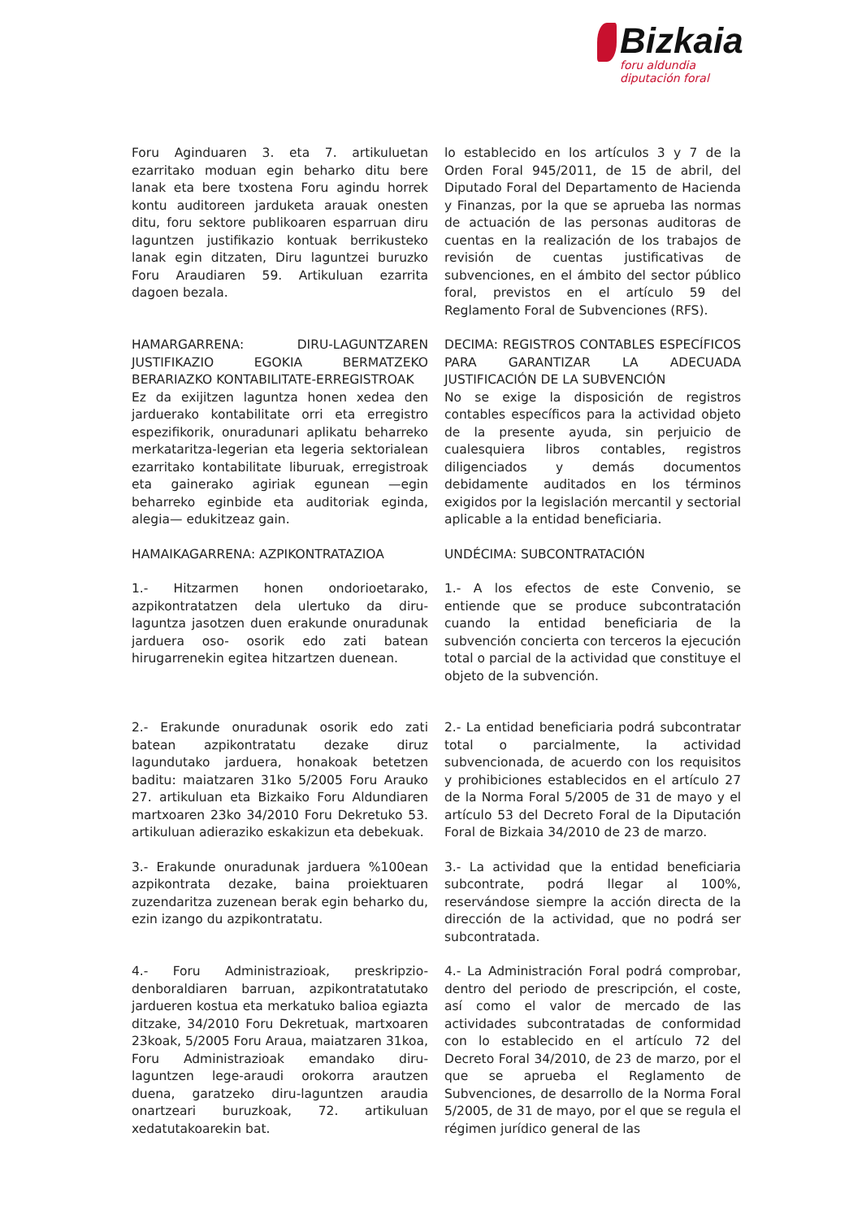Bizkaia
foru aldundia
diputación foral
Foru Aginduaren 3. eta 7. artikuluetan ezarritako moduan egin beharko ditu bere lanak eta bere txostena Foru agindu horrek kontu auditoreen jarduketa arauak onesten ditu, foru sektore publikoaren esparruan diru laguntzen justifikazio kontuak berrikusteko lanak egin ditzaten, Diru laguntzei buruzko Foru Araudiaren 59. Artikuluan ezarrita dagoen bezala.
lo establecido en los artículos 3 y 7 de la Orden Foral 945/2011, de 15 de abril, del Diputado Foral del Departamento de Hacienda y Finanzas, por la que se aprueba las normas de actuación de las personas auditoras de cuentas en la realización de los trabajos de revisión de cuentas justificativas de subvenciones, en el ámbito del sector público foral, previstos en el artículo 59 del Reglamento Foral de Subvenciones (RFS).
HAMARGARRENA: DIRU-LAGUNTZAREN JUSTIFIKAZIO EGOKIA BERMATZEKO BERARIAZKO KONTABILITATE-ERREGISTROAK
Ez da exijitzen laguntza honen xedea den jarduerako kontabilitate orri eta erregistro espezifikorik, onuradunari aplikatu beharreko merkataritza-legerian eta legeria sektorialean ezarritako kontabilitate liburuak, erregistroak eta gainerako agiriak egunean —egin beharreko eginbide eta auditoriak eginda, alegia— edukitzeaz gain.
DECIMA: REGISTROS CONTABLES ESPECÍFICOS PARA GARANTIZAR LA ADECUADA JUSTIFICACIÓN DE LA SUBVENCIÓN
No se exige la disposición de registros contables específicos para la actividad objeto de la presente ayuda, sin perjuicio de cualesquiera libros contables, registros diligenciados y demás documentos debidamente auditados en los términos exigidos por la legislación mercantil y sectorial aplicable a la entidad beneficiaria.
HAMAIKAGARRENA: AZPIKONTRATAZIOA UNDÉCIMA: SUBCONTRATACIÓN
1.- Hitzarmen honen ondorioetarako, azpikontratatzen dela ulertuko da diru-laguntza jasotzen duen erakunde onuradunak jarduera oso- osorik edo zati batean hirugarrenekin egitea hitzartzen duenean.
1.- A los efectos de este Convenio, se entiende que se produce subcontratación cuando la entidad beneficiaria de la subvención concierta con terceros la ejecución total o parcial de la actividad que constituye el objeto de la subvención.
2.- Erakunde onuradunak osorik edo zati batean azpikontratatu dezake diruz lagundutako jarduera, honakoak betetzen baditu: maiatzaren 31ko 5/2005 Foru Arauko 27. artikuluan eta Bizkaiko Foru Aldundiaren martxoaren 23ko 34/2010 Foru Dekretuko 53. artikuluan adieraziko eskakizun eta debekuak.
2.- La entidad beneficiaria podrá subcontratar total o parcialmente, la actividad subvencionada, de acuerdo con los requisitos y prohibiciones establecidos en el artículo 27 de la Norma Foral 5/2005 de 31 de mayo y el artículo 53 del Decreto Foral de la Diputación Foral de Bizkaia 34/2010 de 23 de marzo.
3.- Erakunde onuradunak jarduera %100ean azpikontrata dezake, baina proiektuaren zuzendaritza zuzenean berak egin beharko du, ezin izango du azpikontratatu.
3.- La actividad que la entidad beneficiaria subcontrate, podrá llegar al 100%, reservándose siempre la acción directa de la dirección de la actividad, que no podrá ser subcontratada.
4.- Foru Administrazioak, preskripzio-denboraldiaren barruan, azpikontratatutako jardueren kostua eta merkatuko balioa egiazta ditzake, 34/2010 Foru Dekretuak, martxoaren 23koak, 5/2005 Foru Araua, maiatzaren 31koa, Foru Administrazioak emandako diru-laguntzen lege-araudi orokorra arautzen duena, garatzeko diru-laguntzen araudia onartzeari buruzkoak, 72. artikuluan xedatutakoarekin bat.
4.- La Administración Foral podrá comprobar, dentro del periodo de prescripción, el coste, así como el valor de mercado de las actividades subcontratadas de conformidad con lo establecido en el artículo 72 del Decreto Foral 34/2010, de 23 de marzo, por el que se aprueba el Reglamento de Subvenciones, de desarrollo de la Norma Foral 5/2005, de 31 de mayo, por el que se regula el régimen jurídico general de las